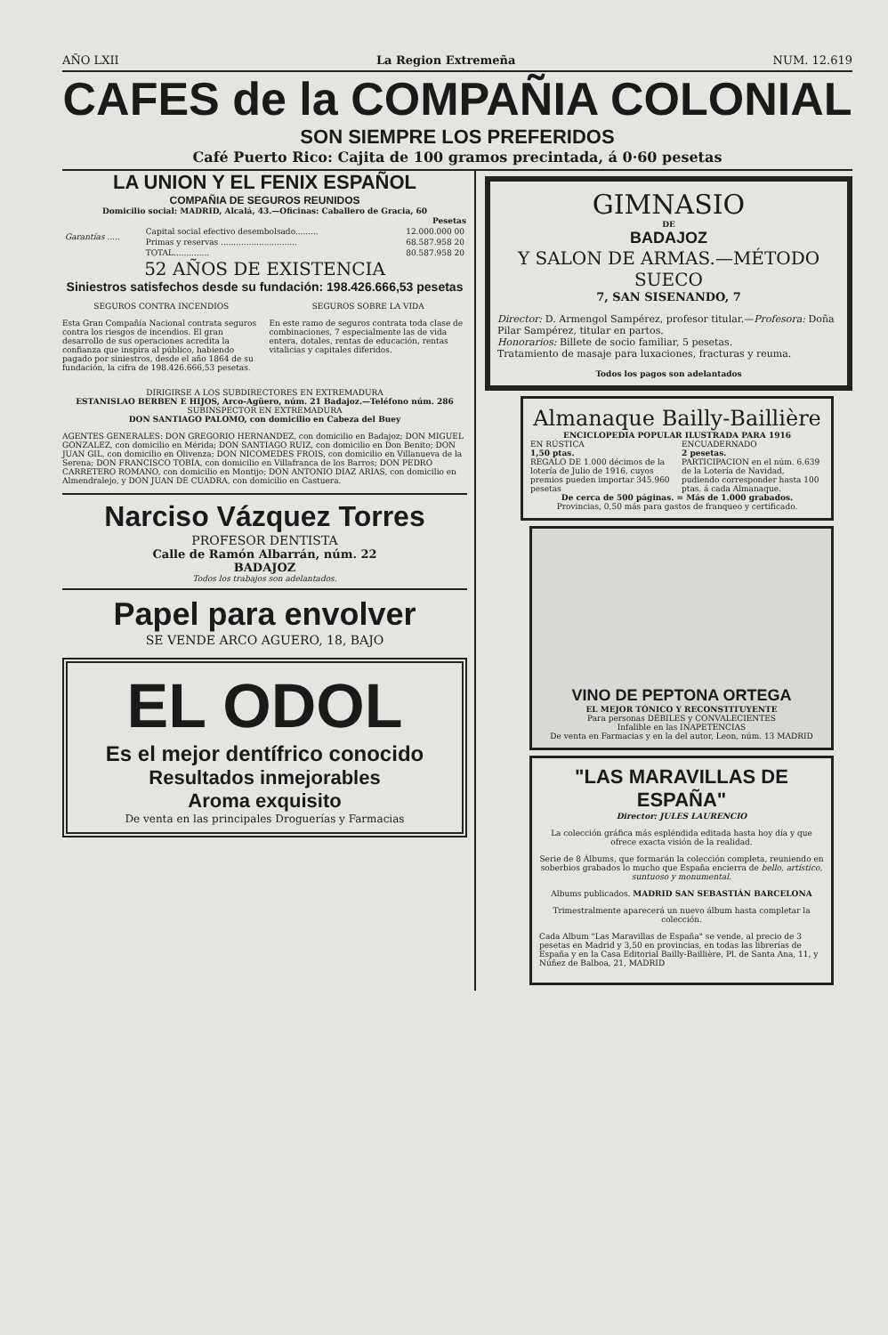AÑO LXII La Region Extremeña NUM. 12.619
CAFES de la COMPAÑIA COLONIAL
SON SIEMPRE LOS PREFERIDOS
Café Puerto Rico: Cajita de 100 gramos precintada, á 0·60 pesetas
LA UNION Y EL FENIX ESPAÑOL
COMPAÑIA DE SEGUROS REUNIDOS
Domicilio social: MADRID, Alcalá, 43.—Oficinas: Caballero de Gracia, 60
| | | Pesetas |
| --- | --- | --- |
| Garantías ..... | Capital social efectivo desembolsado......... | 12.000.000 00 |
| | Primas y reservas .............................. | 68.587.958 20 |
| | TOTAL.............. | 80.587.958 20 |
52 AÑOS DE EXISTENCIA
Siniestros satisfechos desde su fundación: 198.426.666,53 pesetas
SEGUROS CONTRA INCENDIOS
Esta Gran Compañía Nacional contrata seguros contra los riesgos de incendios. El gran desarrollo de sus operaciones acredita la confianza que inspira al público, habiendo pagado por siniestros, desde el año 1864 de su fundación, la cifra de 198.426.666,53 pesetas.
SEGUROS SOBRE LA VIDA
En este ramo de seguros contrata toda clase de combinaciones, 7 especialmente las de vida entera, dotales, rentas de educación, rentas vitalicias y capitales diferidos.
DIRIGIRSE A LOS SUBDIRECTORES EN EXTREMADURA
ESTANISLAO BERBEN E HIJOS, Arco-Agüero, núm. 21 Badajoz.—Teléfono núm. 286
SUBINSPECTOR EN EXTREMADURA
DON SANTIAGO PALOMO, con domicilio en Cabeza del Buey
AGENTES GENERALES: DON GREGORIO HERNANDEZ, con domicilio en Badajoz; DON MIGUEL GONZALEZ, con domicilio en Mérida; DON SANTIAGO RUIZ, con domicilio en Don Benito; DON JUAN GIL, con domicilio en Olivenza; DON NICOMEDES FROIS, con domicilio en Villanueva de la Serena; DON FRANCISCO TOBÍA, con domicilio en Villafranca de los Barros; DON PEDRO CARRETERO ROMANO, con domicilio en Montijo; DON ANTONIO DIAZ ARIAS, con domicilio en Almendralejo, y DON JUAN DE CUADRA, con domicilio en Castuera.
Narciso Vázquez Torres
PROFESOR DENTISTA
Calle de Ramón Albarrán, núm. 22
BADAJOZ
Todos los trabajos son adelantados.
Papel para envolver
SE VENDE ARCO AGUERO, 18, BAJO
EL ODOL
Es el mejor dentífrico conocido
Resultados inmejorables
Aroma exquisito
De venta en las principales Droguerías y Farmacias
GIMNASIO
DE
BADAJOZ
Y SALON DE ARMAS.—MÉTODO SUECO
7, SAN SISENANDO, 7
Director: D. Armengol Sampérez, profesor titular.—Profesora: Doña Pilar Sampérez, titular en partos.
Honorarios: Billete de socio familiar, 5 pesetas.
Tratamiento de masaje para luxaciones, fracturas y reuma.
Todos los pagos son adelantados
Almanaque Bailly-Baillière
ENCICLOPEDIA POPULAR ILUSTRADA PARA 1916
EN RÚSTICA
1,50 ptas.
REGALO DE 1.000 décimos de la lotería de Julio de 1916, cuyos premios pueden importar 345.960 pesetas
ENCUADERNADO
2 pesetas.
PARTICIPACION en el núm. 6.639 de la Lotería de Navidad, pudiendo corresponder hasta 100 ptas. á cada Almanaque.
De cerca de 500 páginas. = Más de 1.000 grabados.
Provincias, 0,50 más para gastos de franqueo y certificado.
VINO DE PEPTONA ORTEGA
EL MEJOR TÓNICO Y RECONSTITUYENTE
Para personas DÉBILES y CONVALECIENTES
Infalible en las INAPETENCIAS
De venta en Farmacias y en la del autor, Leon, núm. 13 MADRID
"LAS MARAVILLAS DE ESPAÑA"
Director: JULES LAURENCIO
La colección gráfica más espléndida editada hasta hoy día y que ofrece exacta visión de la realidad.
Serie de 8 Álbums, que formarán la colección completa, reuniendo en soberbios grabados lo mucho que España encierra de bello, artístico, suntuoso y monumental.
Albums publicados. MADRID SAN SEBASTIÁN BARCELONA
Trimestralmente aparecerá un nuevo álbum hasta completar la colección.
Cada Album "Las Maravillas de España" se vende, al precio de 3 pesetas en Madrid y 3,50 en provincias, en todas las librerías de España y en la Casa Editorial Bailly-Baillière, Pl. de Santa Ana, 11, y Núñez de Balboa, 21, MADRID